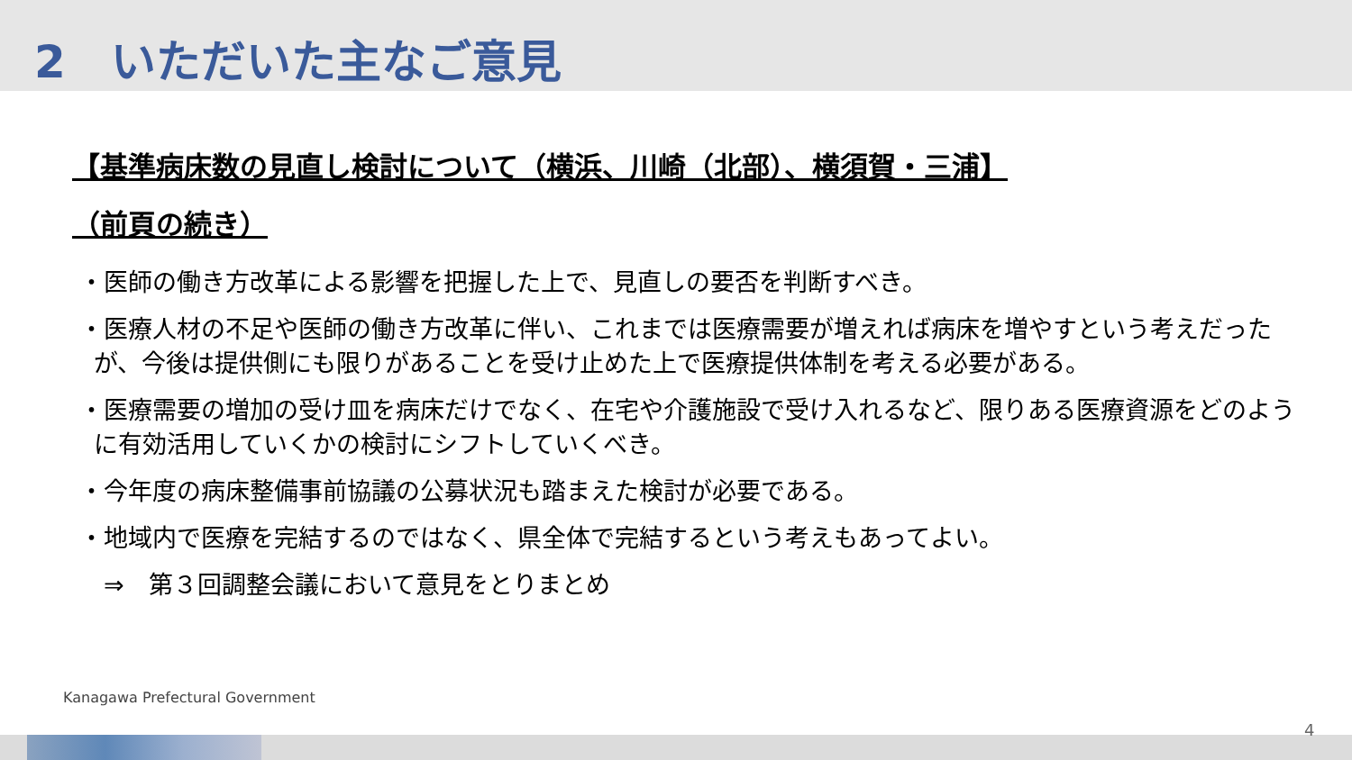2　いただいた主なご意見
【基準病床数の見直し検討について（横浜、川崎（北部）、横須賀・三浦】
（前頁の続き）
・医師の働き方改革による影響を把握した上で、見直しの要否を判断すべき。
・医療人材の不足や医師の働き方改革に伴い、これまでは医療需要が増えれば病床を増やすという考えだったが、今後は提供側にも限りがあることを受け止めた上で医療提供体制を考える必要がある。
・医療需要の増加の受け皿を病床だけでなく、在宅や介護施設で受け入れるなど、限りある医療資源をどのように有効活用していくかの検討にシフトしていくべき。
・今年度の病床整備事前協議の公募状況も踏まえた検討が必要である。
・地域内で医療を完結するのではなく、県全体で完結するという考えもあってよい。
　⇒　第３回調整会議において意見をとりまとめ
Kanagawa Prefectural Government
4